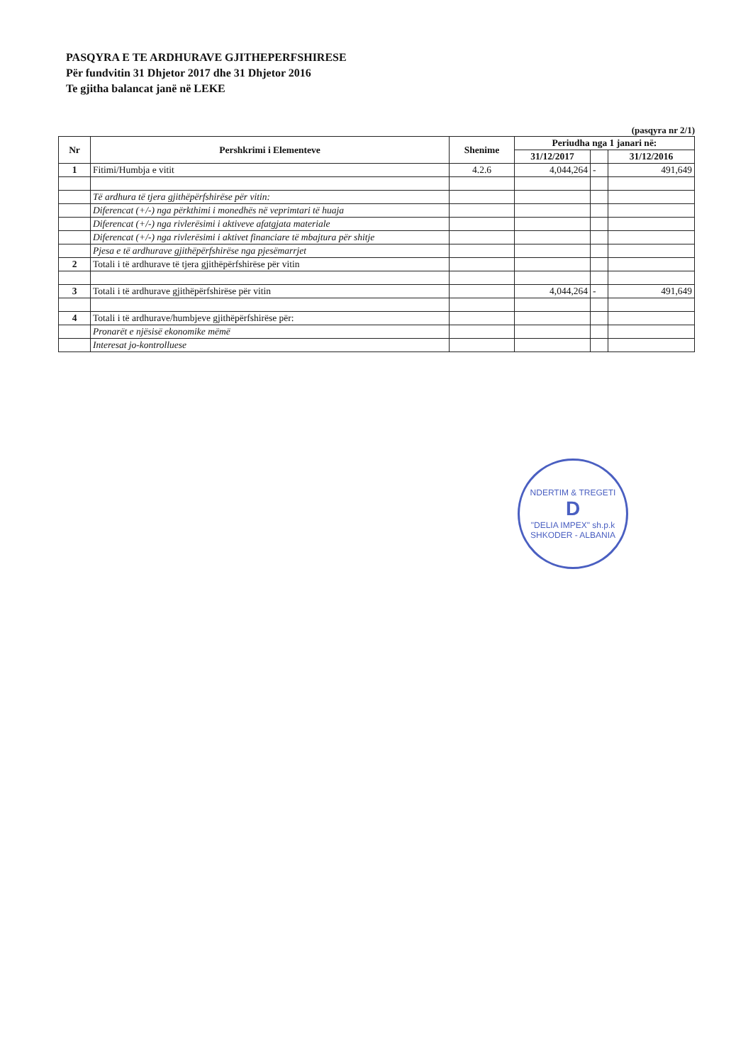PASQYRA E TE ARDHURAVE GJITHEPERFSHIRESE
Për fundvitin 31 Dhjetor 2017 dhe 31 Dhjetor 2016
Te gjitha balancat janë në LEKE
(pasqyra nr 2/1)
| Nr | Pershkrimi i Elementeve | Shenime | Periudha nga 1 janari në: | | |
| --- | --- | --- | --- | --- | --- |
| | | | 31/12/2017 | | 31/12/2016 |
| 1 | Fitimi/Humbja e vitit | 4.2.6 | 4,044,264 | - | 491,649 |
| | Të ardhura të tjera gjithëpërfshirëse për vitin: | | | | |
| | Diferencat (+/-) nga përkthimi i monedhës në veprimtari të huaja | | | | |
| | Diferencat (+/-) nga rivlerësimi i aktiveve afatgjata materiale | | | | |
| | Diferencat (+/-) nga rivlerësimi i aktivet financiare të mbajtura për shitje | | | | |
| | Pjesa e të ardhurave gjithëpërfshirëse nga pjesëmarrjet | | | | |
| 2 | Totali i të ardhurave të tjera gjithëpërfshirëse për vitin | | | | |
| 3 | Totali i të ardhurave gjithëpërfshirëse për vitin | | 4,044,264 | - | 491,649 |
| 4 | Totali i të ardhurave/humbjeve gjithëpërfshirëse për: | | | | |
| | Pronarët e njësisë ekonomike mëmë | | | | |
| | Interesat jo-kontrolluese | | | | |
NDERTIM & TREGETI
D
"DELIA IMPEX" sh.p.k
SHKODER - ALBANIA